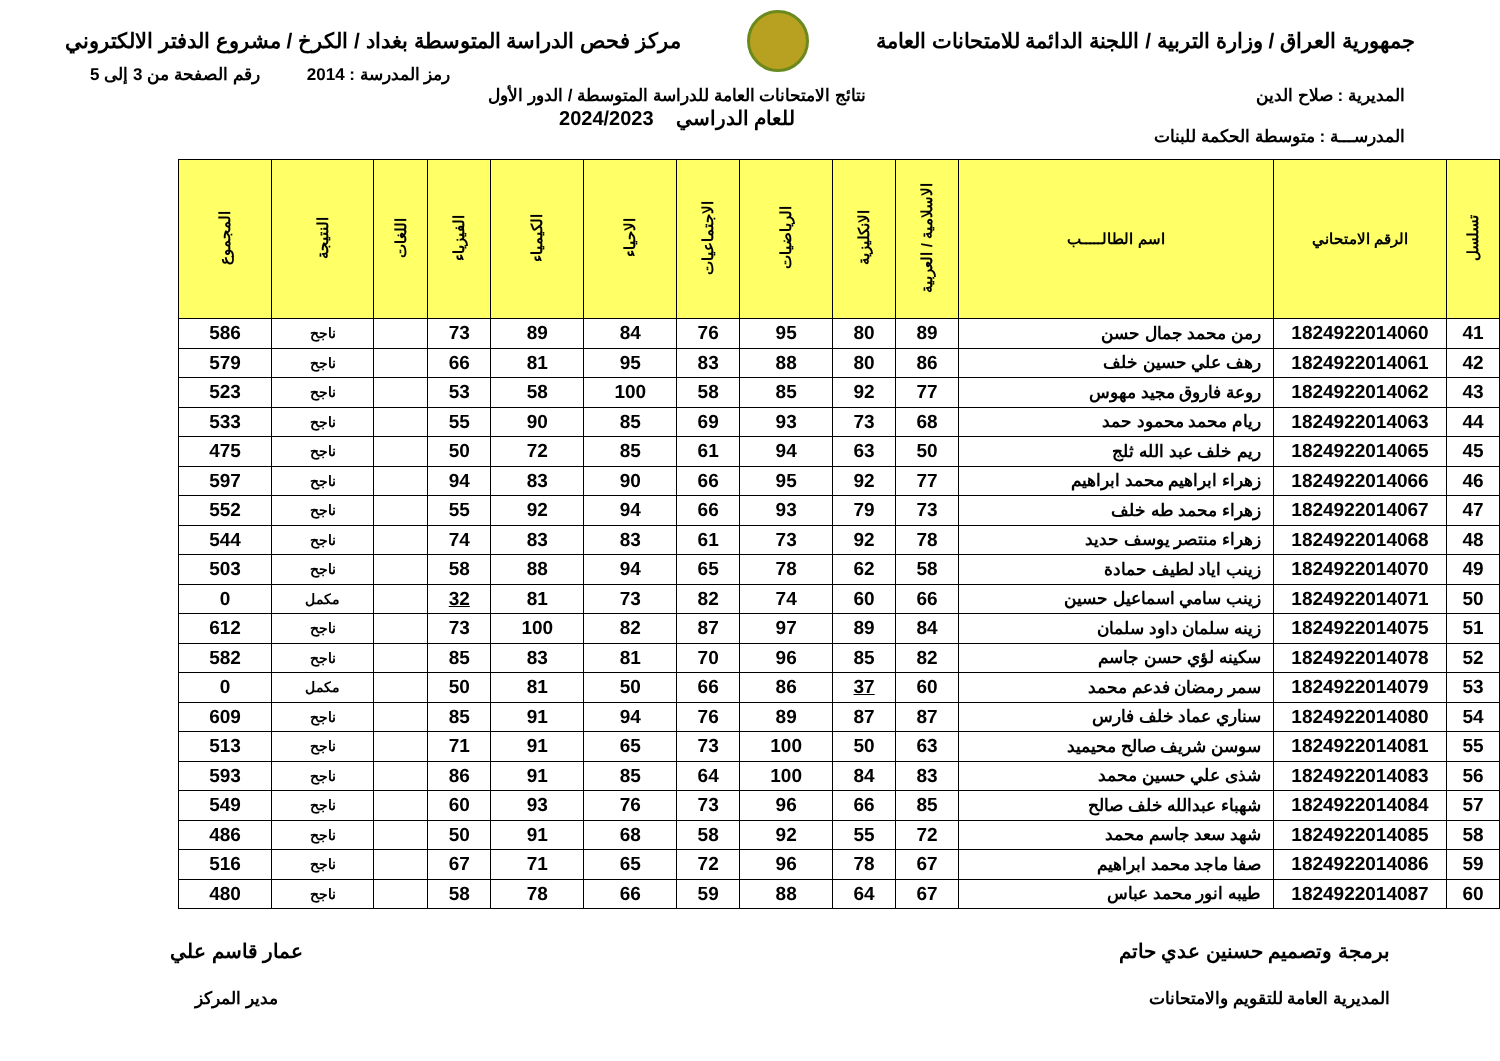جمهورية العراق / وزارة التربية / اللجنة الدائمة للامتحانات العامة
مركز فحص الدراسة المتوسطة بغداد / الكرخ / مشروع الدفتر الالكتروني
رمز المدرسة : 2014 رقم الصفحة من 3 إلى 5
المديرية : صلاح الدين
المدرســـة : متوسطة الحكمة للبنات
نتائج الامتحانات العامة للدراسة المتوسطة / الدور الأول
للعام الدراسي 2024/2023
| تسلسل | الرقم الامتحاني | اسم الطالـــــب | الاسلامية / العربية | الانكليزية | الرياضيات | الاجتماعيات | الاحياء | الكيمياء | الفيزياء | اللغات | النتيجة | المجموع |
| --- | --- | --- | --- | --- | --- | --- | --- | --- | --- | --- | --- | --- |
| 41 | 1824922014060 | رمن محمد جمال حسن | 89 | 80 | 95 | 76 | 84 | 89 | 73 | | ناجح | 586 |
| 42 | 1824922014061 | رهف علي حسين خلف | 86 | 80 | 88 | 83 | 95 | 81 | 66 | | ناجح | 579 |
| 43 | 1824922014062 | روعة فاروق مجيد مهوس | 77 | 92 | 85 | 58 | 100 | 58 | 53 | | ناجح | 523 |
| 44 | 1824922014063 | ريام محمد محمود حمد | 68 | 73 | 93 | 69 | 85 | 90 | 55 | | ناجح | 533 |
| 45 | 1824922014065 | ريم خلف عبد الله ثلج | 50 | 63 | 94 | 61 | 85 | 72 | 50 | | ناجح | 475 |
| 46 | 1824922014066 | زهراء ابراهيم محمد ابراهيم | 77 | 92 | 95 | 66 | 90 | 83 | 94 | | ناجح | 597 |
| 47 | 1824922014067 | زهراء محمد طه خلف | 73 | 79 | 93 | 66 | 94 | 92 | 55 | | ناجح | 552 |
| 48 | 1824922014068 | زهراء منتصر يوسف حديد | 78 | 92 | 73 | 61 | 83 | 83 | 74 | | ناجح | 544 |
| 49 | 1824922014070 | زينب اياد لطيف حمادة | 58 | 62 | 78 | 65 | 94 | 88 | 58 | | ناجح | 503 |
| 50 | 1824922014071 | زينب سامي اسماعيل حسين | 66 | 60 | 74 | 82 | 73 | 81 | 32 | | مكمل | 0 |
| 51 | 1824922014075 | زينه سلمان داود سلمان | 84 | 89 | 97 | 87 | 82 | 100 | 73 | | ناجح | 612 |
| 52 | 1824922014078 | سكينه لؤي حسن جاسم | 82 | 85 | 96 | 70 | 81 | 83 | 85 | | ناجح | 582 |
| 53 | 1824922014079 | سمر رمضان فدعم محمد | 60 | 37 | 86 | 66 | 50 | 81 | 50 | | مكمل | 0 |
| 54 | 1824922014080 | سناري عماد خلف فارس | 87 | 87 | 89 | 76 | 94 | 91 | 85 | | ناجح | 609 |
| 55 | 1824922014081 | سوسن شريف صالح محيميد | 63 | 50 | 100 | 73 | 65 | 91 | 71 | | ناجح | 513 |
| 56 | 1824922014083 | شذى علي حسين محمد | 83 | 84 | 100 | 64 | 85 | 91 | 86 | | ناجح | 593 |
| 57 | 1824922014084 | شهباء عبدالله خلف صالح | 85 | 66 | 96 | 73 | 76 | 93 | 60 | | ناجح | 549 |
| 58 | 1824922014085 | شهد سعد جاسم محمد | 72 | 55 | 92 | 58 | 68 | 91 | 50 | | ناجح | 486 |
| 59 | 1824922014086 | صفا ماجد محمد ابراهيم | 67 | 78 | 96 | 72 | 65 | 71 | 67 | | ناجح | 516 |
| 60 | 1824922014087 | طيبه انور محمد عباس | 67 | 64 | 88 | 59 | 66 | 78 | 58 | | ناجح | 480 |
برمجة وتصميم حسنين عدي حاتم
المديرية العامة للتقويم والامتحانات
عمار قاسم علي
مدير المركز